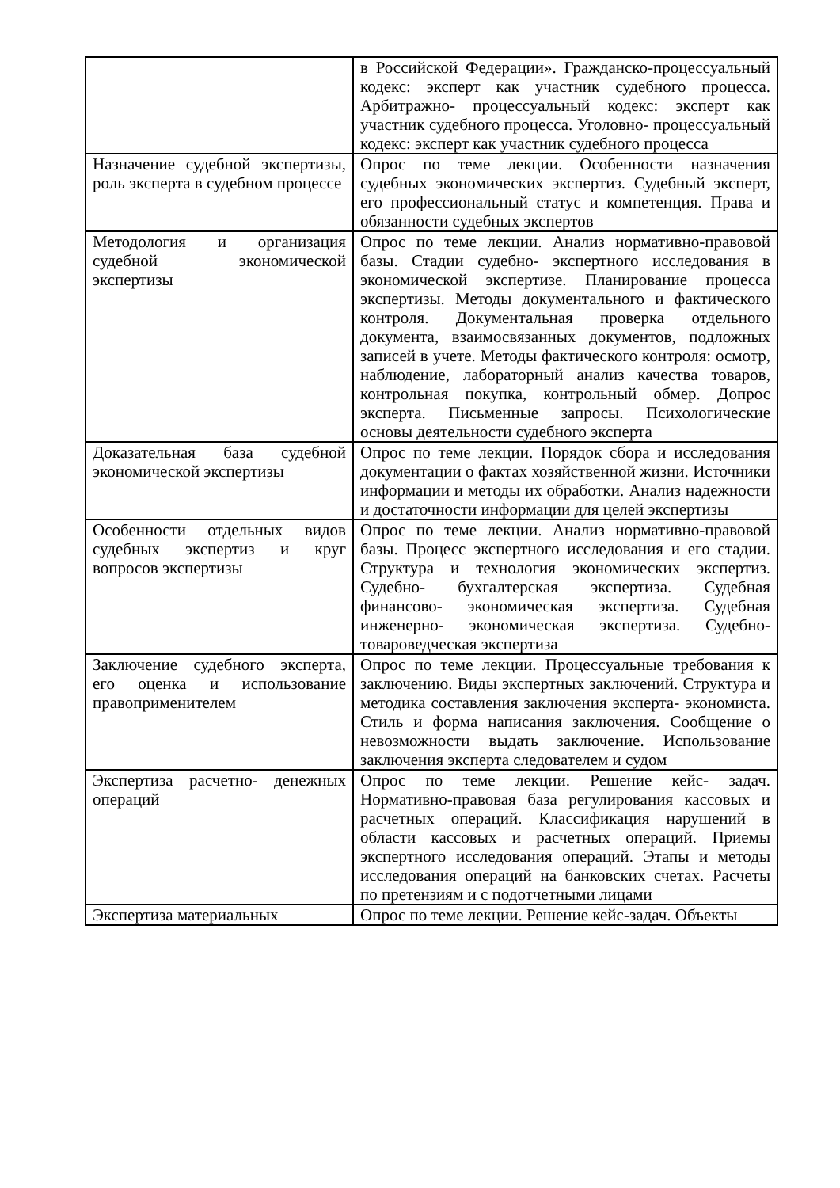| | в Российской Федерации». Гражданско-процессуальный кодекс: эксперт как участник судебного процесса. Арбитражно- процессуальный кодекс: эксперт как участник судебного процесса. Уголовно- процессуальный кодекс: эксперт как участник судебного процесса |
| Назначение судебной экспертизы, роль эксперта в судебном процессе | Опрос по теме лекции. Особенности назначения судебных экономических экспертиз. Судебный эксперт, его профессиональный статус и компетенция. Права и обязанности судебных экспертов |
| Методология и организация судебной экономической экспертизы | Опрос по теме лекции. Анализ нормативно-правовой базы. Стадии судебно- экспертного исследования в экономической экспертизе. Планирование процесса экспертизы. Методы документального и фактического контроля. Документальная проверка отдельного документа, взаимосвязанных документов, подложных записей в учете. Методы фактического контроля: осмотр, наблюдение, лабораторный анализ качества товаров, контрольная покупка, контрольный обмер. Допрос эксперта. Письменные запросы. Психологические основы деятельности судебного эксперта |
| Доказательная база судебной экономической экспертизы | Опрос по теме лекции. Порядок сбора и исследования документации о фактах хозяйственной жизни. Источники информации и методы их обработки. Анализ надежности и достаточности информации для целей экспертизы |
| Особенности отдельных видов судебных экспертиз и круг вопросов экспертизы | Опрос по теме лекции. Анализ нормативно-правовой базы. Процесс экспертного исследования и его стадии. Структура и технология экономических экспертиз. Судебно- бухгалтерская экспертиза. Судебная финансово- экономическая экспертиза. Судебная инженерно- экономическая экспертиза. Судебно-товароведческая экспертиза |
| Заключение судебного эксперта, его оценка и использование правоприменителем | Опрос по теме лекции. Процессуальные требования к заключению. Виды экспертных заключений. Структура и методика составления заключения эксперта- экономиста. Стиль и форма написания заключения. Сообщение о невозможности выдать заключение. Использование заключения эксперта следователем и судом |
| Экспертиза расчетно- денежных операций | Опрос по теме лекции. Решение кейс- задач. Нормативно-правовая база регулирования кассовых и расчетных операций. Классификация нарушений в области кассовых и расчетных операций. Приемы экспертного исследования операций. Этапы и методы исследования операций на банковских счетах. Расчеты по претензиям и с подотчетными лицами |
| Экспертиза материальных | Опрос по теме лекции. Решение кейс-задач. Объекты |